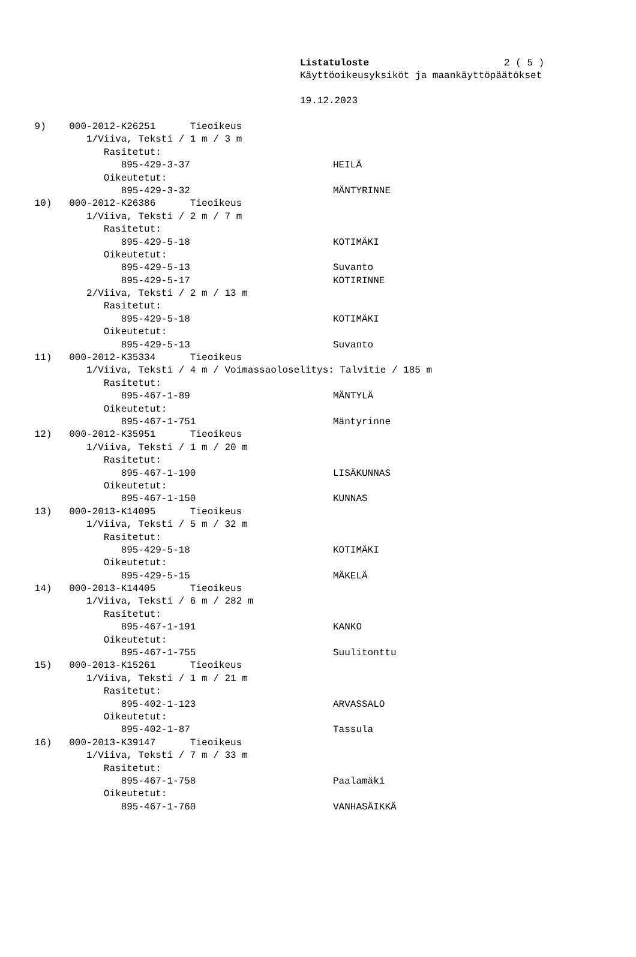Listatuloste 2 ( 5 )
Käyttöoikeusyksiköt ja maankäyttöpäätökset
19.12.2023
9) 000-2012-K26251 Tieoikeus
1/Viiva, Teksti / 1 m / 3 m
Rasitetut:
895-429-3-37 HEILÄ
Oikeutetut:
895-429-3-32 MÄNTYRINNE
10) 000-2012-K26386 Tieoikeus
1/Viiva, Teksti / 2 m / 7 m
Rasitetut:
895-429-5-18 KOTIMÄKI
Oikeutetut:
895-429-5-13 Suvanto
895-429-5-17 KOTIRINNE
2/Viiva, Teksti / 2 m / 13 m
Rasitetut:
895-429-5-18 KOTIMÄKI
Oikeutetut:
895-429-5-13 Suvanto
11) 000-2012-K35334 Tieoikeus
1/Viiva, Teksti / 4 m / Voimassaoloselitys: Talvitie / 185 m
Rasitetut:
895-467-1-89 MÄNTYLÄ
Oikeutetut:
895-467-1-751 Mäntyrinne
12) 000-2012-K35951 Tieoikeus
1/Viiva, Teksti / 1 m / 20 m
Rasitetut:
895-467-1-190 LISÄKUNNAS
Oikeutetut:
895-467-1-150 KUNNAS
13) 000-2013-K14095 Tieoikeus
1/Viiva, Teksti / 5 m / 32 m
Rasitetut:
895-429-5-18 KOTIMÄKI
Oikeutetut:
895-429-5-15 MÄKELÄ
14) 000-2013-K14405 Tieoikeus
1/Viiva, Teksti / 6 m / 282 m
Rasitetut:
895-467-1-191 KANKO
Oikeutetut:
895-467-1-755 Suulitonttu
15) 000-2013-K15261 Tieoikeus
1/Viiva, Teksti / 1 m / 21 m
Rasitetut:
895-402-1-123 ARVASSALO
Oikeutetut:
895-402-1-87 Tassula
16) 000-2013-K39147 Tieoikeus
1/Viiva, Teksti / 7 m / 33 m
Rasitetut:
895-467-1-758 Paalamäki
Oikeutetut:
895-467-1-760 VANHASÄIKKÄ